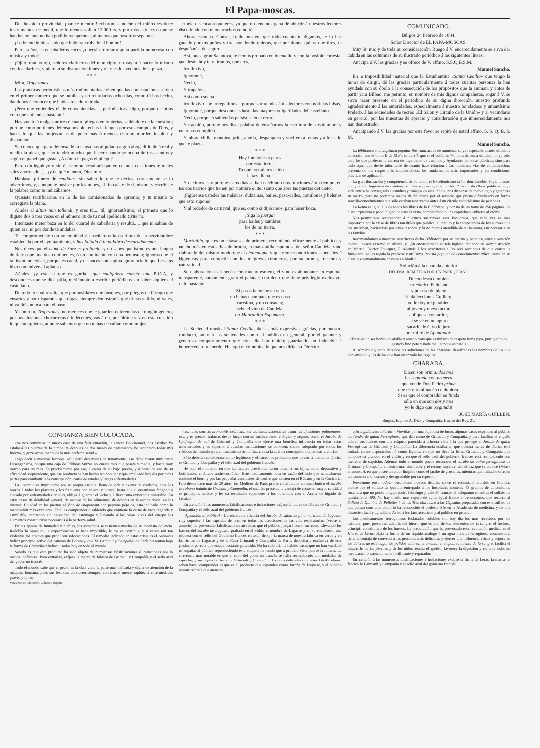El Papa-moscas.
Del hospicio provincial, ¡parece mentira! robaron la noche del miércoles doce instrumentos de metal, que lo menos valian 12.000 rs. y por más esfuerzos que se han hecho, aun no han podido recuperarse, al menos que nosotros sepamos.
¡Lo bueno hubiese sido que hubieran robado el bombo!
Pero, señor, esos caballeros cacos ¿querrán formar alguna partida numerosa con música y todo?
¡Ojito, mucho ojo, señores clarineros del municipio, no vayan á hacer lo mismo con los clarines, y pierdan su distracción lunes y viernes los vecinos de la plaza.
* * *
Mira, Tropezones.
Las prácticas periodísticas más rudimentarias exijen que las contestaciones se den en el primer número que se publica y no retardarlas ocho dias, como tú has hecho, dándonos á conocer que habías tocado retirada.
¡Pero que entiendes tú de conveniencias..... periodisticas, digo, porque de otras creo que entiendes bastante!
Has vuelto á malgastar tres ó cuatro pliegos en tonterias, saliéndote de la cuestión; porque como no tienes defensa posible, echas la lengua por esos campos de Dios, y haces lo que las mujerzuelas de poco más ó menos; charlar, morder, insultar y disparatar.
Se conoce que para defensa de tu causa has alquilado algun abogadillo de á real y medio la pieza, que no tendrá mucho que hacer cuando se ocupa de tus asuntos y según el papel que gasta. ¿A cómo le pagas el pliego?
Pero con leguleyo ó sin él, siempre resultará que en cuantas cuestiones te metes sales aporreado...... ¡y de qué manera, Dios mio!
Hablaste primero de cendales, sin saber lo que te decias; cortesmente se lo advertimos, y, aunque te pusiste por las nubes, al fin caiste de ti mismo, y escribiste la palabra como te indicábamos.
Quisiste rectificarnos en lo de los comisionados de apremio, y tu mismo te corregiste la plana.
Aludes al altius non tollendi, y eres tú.... tú, ignorantísimo; el primero que lo digiste dos ó tres veces en el número 30 de tu mal apellidado Criterio.
Intentaste meter baza en lo del cuartel de caballeria y resultó..... que ni sabias de quien era, ni por donde te andabas.
Te comprometiste con solemnidad á enseñarnos la escritura de la servidumbre establecida por el ayuntamiento, y has faltado á tu palabra descaradamente.
Nos dices que el Istmo de Suez es profundo, y no sabes que istmo es una lengua de tierra que une dos continentes, ó un continente con una península; ignoras que el tal itsmo no existe, porque es canal, y deshaces con supina ignorancia lo que Lesseps hizo con universal aplauso.
Añades—¡y esta si que es gorda!—que cualquiera comete una PICIA, y desconoces que se dice pifia, metiéndote á escribir periódicos sin saber siquiera el castellano.
De todo lo cual resulta, que por ausiliares que busques, por pliegos de fárrago que ensartes y por disparates que digas, siempre demostrarás que ni has valido, ni vales, ni valdrás nunca para el paso.
Y como tú, Tropezones, no mereces que te guarden deferencias de ningún género, por tus alusiones chocarreras é indecentes, vas á oir, por última vez en esta cuestión lo que no quieras, aunque sabemos que no te has de callar, como mujer-
zuela descocada que eres, ya que no tenemos gana de aburrir á nuestros lectores discutiendo con mamarrachos como tú.
Ahora escucha. Conste, fraile mostén, que todo cuanto te digamos, te lo has ganado por tus puños y tira por donde quieras, que por donde quiera que tires, te despeñarás, de seguro.
Así, pues, gran Salanova, te hemos probado en buena lid y con la posible cortesia, que desde hoy te retiramos, que eres,
Irreflexivo,
Ignorante,
Necio,
Y trapalón.
Asi como suena.
Irreflexivo—te lo repetimos—porque sorprendes á tus lectores con noticias falsas.
Ignorante, porque desconoces hasta las mayores vulgaridades del castellano.
Necio, porque á sabiendas persistes en el error.
Y trapalón, porque nos diste palabra de enseñarnos la escritura de servidumbre y no lo has cumplido.
Y, ahora chilla, manotea, grita, ahulla, despanpana y vocifera á tontas y á locas lo que te plazca.
* * *
Hay funciones á pares
por esta tierra.
¡Tu que no quieres caldo
la taza llena.!
Y decimos esto porque estos dias se han celebrado dos funciones á un tiempo, en los dos barrios que tienen por nombre el del santo que abre las puertas del cielo.
¡Figúrense ustedes las músicas, dulzainas, bailes, pasa-calles, comilonas y belenes que esto supone!
Y al rededor de carnaval, que es, como si dijéramos, para hacer boca.
¡Siga la juerga!
para bailes y zambras
los de mi tierra.
* * *
Martinillo, que es un catasalsas de primera, recomienda eficazmente al público, y mucho más en estos dias de broma, la manzanilla espumosa del señor Candela, vino elaborado del mismo modo que el champagne y que reune condiciones especiales é higiénicas para competir con los mejores extranjeros, por su aroma, frescura y naturalidad.
Su elaboración está hecha con mucho esmero, el vino es abundante en espuma, transparente, sumamente grato el paladar: con decir que tiene privilegio exclusivo, es lo bastante.
Si pasas la noche en vela
no bebas champan, que es cosa
carísima, y no consuela;
bebe el vino de Candela,
La Manzanilla Espumosa.
* * *
La Sociedad musical Santa Cecilia, dá las más expresivas grácias, por nuestro conducto, tanto á las sociedades como al público en general, por el galante y generoso comportamiento que con ella han tenido; guardando un indeleble é imperecedero recuerdo. He aquí el comunicado que nos dirije su Director:
COMUNICADO.
Búrgos 24 Febrero de 1884.
Señor Director de EL PAPA-MOSCAS.
Muy Sr. mio y de toda mi consideración: Ruego á V. encarecidamente se sirva dar cabida en las columnas de su ilustrado periódico á las siguientes líneas:
Anticipa á V. las gracias y se ofrece de V. affmo. S.S.Q.B.S.M.
Manuel Sancho.
En la imposibilidad material que la Estudiantina «Santa Cecilia» que tengo la honra de dirigir, dé las gracias particularmente á todas cuantas personas la han ayudado con su óbolo á la consecución de los propósitos que la animan, y antes de partir para Bilbao, me permito, en nombre de mis dignos compañeros, rogar á V. se sirva hacer presente en el periódico de su digna dirección, nuestro profundo agradecimiento á las autoridades, especialmente á nuestro bondadoso y amantísimo Prelado, á las sociedades de recreo «El Salon y Circulo de la Unión» y al vecindario en general, por las muestras de aprecio y consideración que inmerecidamente nos han demostrado.
Anticipando á V. las gracias por este favor se repite de usted affmo. S. S. Q. B. S. M.
Manuel Sancho.
La Biblioteca enciclopédica popular ilustrada acaba de aumentar su ya respetable cuanto utilísima colección, con el tomo II de El Ferro-carril, que es el volúmen 70, obra de suma utilidad, no ya sólo para los que profesan la carrera de Ingenieros de caminos y Ayudantes de obras públicas, sino para todo aquel que desée informarse de cuanto hace relación á las modernas vias de comunicación; presentando los rasgos más característicos, los fundamentos más importantes y las condiciones prácticas de aplicación.
La gran ilustración y competencia de su autor, el Excelentísimo señor don Eusebio Page, nuestro antiguo jefe, Ingeniero de caminos, canales y puertos, que ha sido Director de Obras públicas, cuya vida entera ha consagrado á estudios y trabajos de esta índole, nos dispensa de todo elogio y garantiza su mérito; pero no podemos menos de felicitarle por el servicio que presta difundiendo en forma sencilla conocimientos que sólo estaban reservados ántes á un círculo reducidísimo de personas.
La forma es igual á la de todos los libros de la Biblioteca, y consta de un tomo de 256 páginas, de clara impresión y papel higiénico para la vista, completándolo una caprichosa cubierta al crómo.
Nos permitimos recomendar á nuestros suscritores esta Biblioteca, que cada vez es mas importante por la clase de libros tan útiles que publica, el crédito y la competencia de los autores que los suscriben, haciéndola por estas razones, y la no menos atendible de su baratura, tan necesaria en las familias.
Recomendamos á nuestros suscritores dicha Biblioteca por su mérito y baratura, cuya suscrición cuesta 1 peseta el tomo en rústica, y 1,50 encuadernado en tela inglesa, teniendo su Administración en Madrid, Doctor Fourquet, 7. Además á los suscritores á las seis secciones de que consta la Biblioteca, se les regala la preciosa y utilísima Revista popular de conocimientos útiles, única en su clase que semanalmente aparece en Madrid.
Solución á la charada anterior
DÉCIMA, REMITIDA POR UN PARRQUIANO
Dicen desea tambien
ser cómico Feliciano
y por eso de piano
le dá lecciones Guillen;
yo le doy mi parabien
al jóven y nuevo actor,
aplíquese con ardor,
si se vé en un apuro
sacarle de él yo le juro
por mi fé de Apuntador.
(Es tal es un ser bonito de afable y ameno trato que es músico de respeto fuma pipa, puro y pito ha gastado fino peto y nada mal, aunque es pato.)
Al número siguiente daremos las soluciones de las charadas, descifradas los nombres de los que han enviado, y las de los que han alcanzado los regalos.
CHARADA.
Dicen son prima, dos tres
las segunda con primera
que vende Don Pedro prima
que de otro almacén cualquiera.
Si es que el comprador se funda
sólo en que son dos y tres
yo le digo que ¡segunda!
JOSÉ MARÍA GUILLEN.
Búrgos: Imp. de A. Diez y Compañía, Huerto del Rey. 21.
CONFIANZA BIEN COLOCADA.
«Se nos comunica un nuevo caso de una feliz curación, la señora Bouchonnet, nos escribe: Yo estaba á las puertas de la tumba, y, despues de dos meses de tratamiento, he recobrado todas mis fuerzas, y gozo actualmente de la más perfecta salud.»
Oigo decir á nuestras lectores: «Si! pero dos meses de tratamiento, eso debe costar muy caro! Desengañaros, porque una caja de Píldoras Suizas no cuesta mas que peseta y media, y basta muy mucho para un mes. Es precisamente pór eso, á causa de su bajo precio, y á pesar de eso de su eficacidad sorprendente, que ese producto se han hecho tan popular y que empleado hoy dia por todas partes para combatir la la constipación, causa de crueles y largas enfermedades.
La juventud es imprudente por su propia esencia; llena de vida y exenta de cuidados, abre los brazos á todos los placeres y los frecuenta con ahinco y locura, hasta que el organismo fatigado ó atacado por enfermedades crueles, obliga á guardar el lecho y á llevar una existencia miserable. En estss casos de debilidad general, de asqueo de los alimentos, de dolores en la espina dorsal en los riñones, flojedad en las piernas el Vino de chapoteaut con peptona pépsica, esta indicado como la medicación más excelente. Fácil es comprenderlo sabiendo que contiene la carne de vaca digerida y asimilable, nutriendo sin necesidad del estómago y llevando á las obras vivas del cuerpo los elementos constitutivos necesarios á la perfecta salud.
En las épocas de humedad y nieblas, los asmáticos se resienten mucho de su modesta dolencia. Redobla la opresión, la expectoración se hace imposible, la tos es contínua, y á veces son tan violentos los ataques que producen sofocaciones. El remedio indicado en estas crisis es el cannabis indica principio activo del cañamo de Bombay, que M. Grimaul y Compañía de París presentan bajo la forma de Cigarrillos indios, usados hoy en todo el mundo.
Sabido es que este producto ha sido objeto de numerosas falsificaciones é imitaciones por lo ménos ineficaces. Para evitarlas, exíjase la marca de fábrica de Grimaul y Compañía y el sello azúl del gobierno francés.
Todo el mundo sabe que el pecho es la obra viva, la parte más delicada y digna de atención de la máquina humana, pues sus lesiones conducen siempre, con más ó ménos rapidez á enfermedades graves y funes-
tas: tales son las bronquitis crónicas, los violentos accesos de asma las afecciones pulmonares, etc., y es preciso tralarlas desde luego con un medicamento enérgico y seguro, como el Jarabe de hipofosfito de cal de Grimaul y Compañía que ejerce una benéfica influencia en todas estas enfermedades y es superior á cuantas medicaciones se conocen, siendo adoptado por todos los médicos del mundo para el tratamiento de la tisis, contra la cual ha conseguido numerosas victorias.
Sólo deberán considerase como legítimos y eficaces los productos que lleven la marca de fábrica de Grimaul y Compañía y el sello azúl del gobierno francés.
He aquí el momento en que las madres previsoras hacen tomar á sus hijos, como depurativo y fortificante, el Jarabe antiescorbútico. Este medicamento obra en razón del iodo que naturalmente contiene el berro y por las pequeñas cantidades de azufre que existen en el Rábano y en la Coclearia. Pero desde hace más de 20 años, los Médicos de París prefieren al Jarabe antiescorbútico el Jarabe de rábano iodado de Grimaul y Compañía, el cual les presenta la ventaja de contener mayor cantidad de principios activos y les dá resultados superiores á los obtenidos con el Aceite de hígado de bacalao.
En atención á las numerosas falsificaciones é imitaciones exíjase la marca de fábrica de Grimaul y Compañía y el sello azúl del gobierno francés.
¡Apelación al público!—La admirable eficacia del Jarabe de sabia de pino marítimo de Lagasse, muy superior á las cápsulas de brea en todas las afecciones de las vias respiratorias, (véase el anuncio) ha provocado falsificaciones atrevidas que el público juzgará como merecen. Llevando los frascos del Jarabe de Lagasse, grabado en el vidrio el nombre de Lagasse y en su envoltorio, una etiqueta con el sello del Gobierno frances en azul, debajo la marca de nuestra fábrica en verde y en las firmas de Lagasse y de la Casa Grimault y Compañía de Paris, depositaria exclusiva de este producto, parecía que estaba bastante garantido. No ha sido así: ha habido casas que no han vacilado en engañar al público reproduciendo esta etiqueta de modo que á primera vista parece la misma. La diferencia más notable es que el sello del gobierno francés se halla reemplazado con medallas de capricho, y no figura la firma de Grimault y Compañía. La poca delicadeza de estos falsificadores, deben hacer comprender lo que es el producto que expenden como Jarabe de Lagasse, y el público sensato sabrá á que atenerse.
¡Un engaño descubierto!—Movidas por una baja idea de lucro, algunas casas expenden al público un Jarabe de quina Ferruginoso que dán como de Grimault y Compañía, y para facilitar el engaño cubren sus frascos con una etiqueta parecida á primera vista á la que protege el Jarabe de quina Ferruginoso de Grimault y Compoñía. La diferencia estriba en que nuestra marca de fábrica está imitada como disposición, nó como figuras, en que no lleva la firma Grimault y Compañía que tampoco vá grabado en el vidrio y en que el sello azul del gobierno francés está reemplazado con medallas de capricho. Además todo el mundo puede reconocer el Jarabe de quina ferruginoso de Grimault y Compañía el tónico más admirable y el reconstituyente más eficaz que se conoce (Véase el anuncio), en que posée un color límpido como el jarabe de grosellas, mientras que imitados ofrecen un tono moreno, oscuro y desagradable por su espesor.
Importante para todos.—Recibimos nuevos detalles sobre el escándalo ocurrido en Francia; parece que el sulfato de quinina entregado á los hospitales contenia 43 gramos de cinconidina, sustancia que no posée ningun poder febrífugo y vale 50 francos el kilógramo mientras el sulfato de quinina vale 400. No hay medio más seguro de evitar igual fraude entre nosotros, que recurrir al Sulfato de Quinina de Pelletier ó de las Tres Marcas, ó á las Cápsulas preparadas con este sulfato de una pureza constante como lo ha reconocido el profesor Sée en la Académia de medicina, y de una absorcion fácil y agradable. Aviso á los farmacéuticos y al público en general.
Los medicamentos ferruginosos fosfatados solubles son hoy dia los más recetados por los médicos, pues presentan además del hierro, que es uno de los elementos de la sangre, el fósforo, principio constitutivo de los huesos. La preparación que ha provocado esta revolución medical es el Hierro de Leras. Bajo la forma de un líquido análogo á un agua mineral ferruginosa concentrada, tiene la ventaja de convenir á las personas más delicadas y ejercer una influencia eficaz y segura en los dolores de estómago, los pálidos colores, la anemia, el empobrecimiento de la sangre; facilita el desarrollo de las jóvenes y de los niños, excita el apetito, favorece la digestión y es, ante todo, un medicamento esencialmente fortificante y reparador.
En atención á las numerosas falsificaciones é imitaciones exíjase la firma de Leras, la marca de fábrica de Grimault y Compañía y el sello azul del gobierno francés.
Ministerio de Educación, Cultura y Deporte